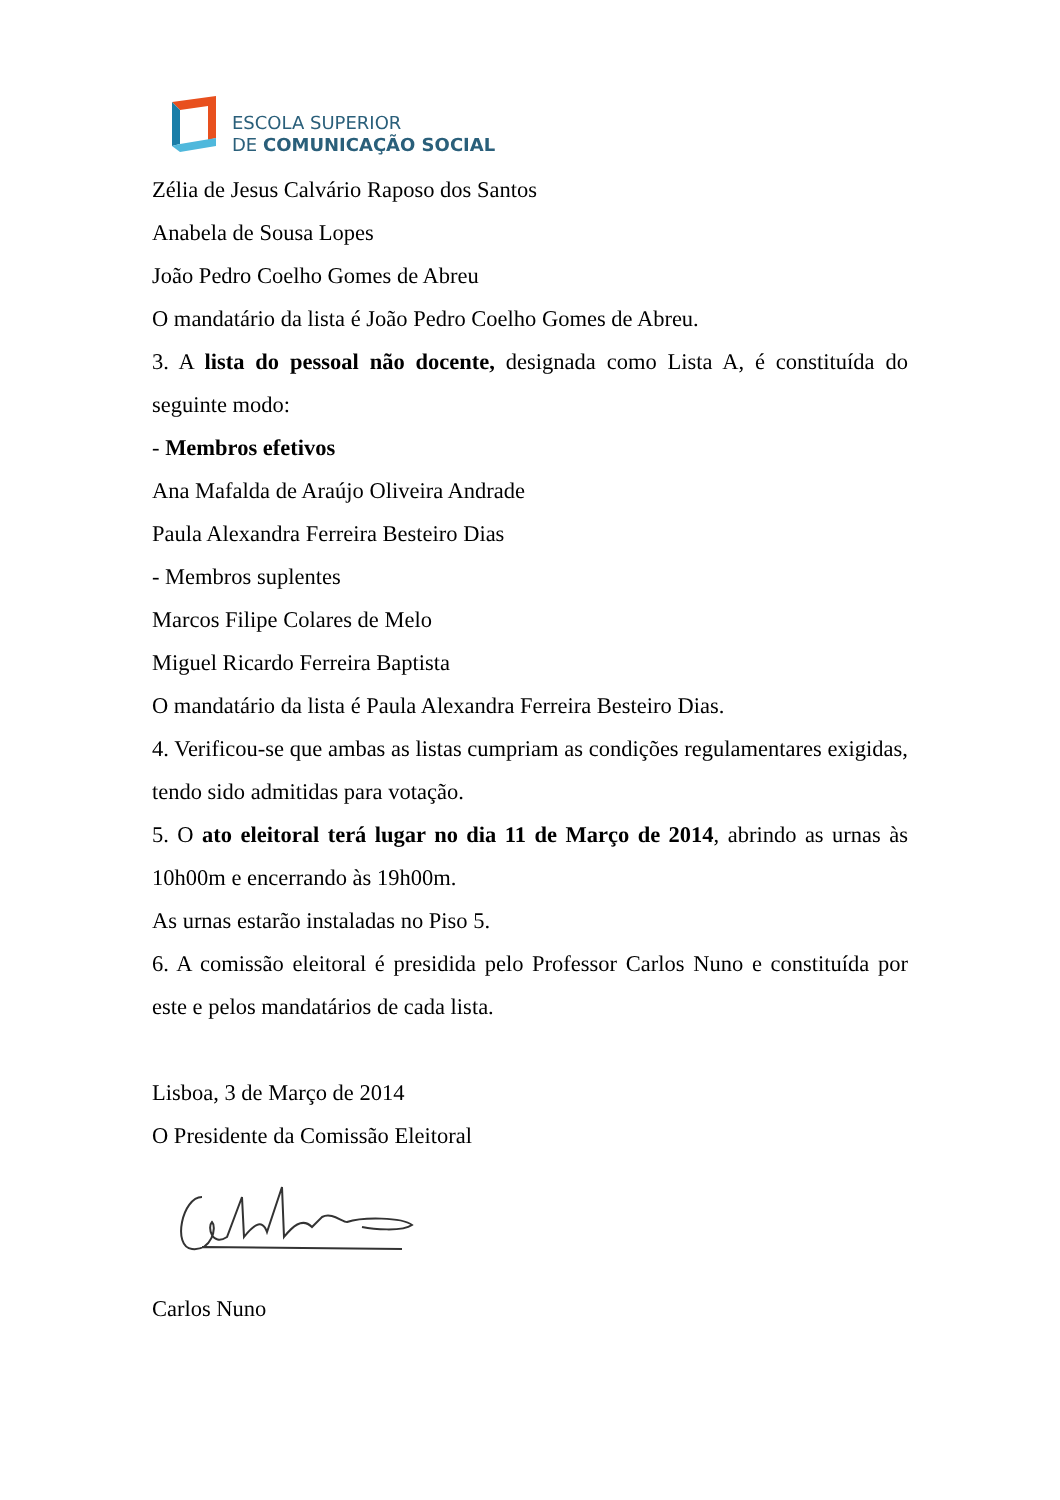ESCOLA SUPERIOR
DE COMUNICAÇÃO SOCIAL
Zélia de Jesus Calvário Raposo dos Santos
Anabela de Sousa Lopes
João Pedro Coelho Gomes de Abreu
O mandatário da lista é João Pedro Coelho Gomes de Abreu.
3. A lista do pessoal não docente, designada como Lista A, é constituída do seguinte modo:
- Membros efetivos
Ana Mafalda de Araújo Oliveira Andrade
Paula Alexandra Ferreira Besteiro Dias
- Membros suplentes
Marcos Filipe Colares de Melo
Miguel Ricardo Ferreira Baptista
O mandatário da lista é Paula Alexandra Ferreira Besteiro Dias.
4. Verificou-se que ambas as listas cumpriam as condições regulamentares exigidas, tendo sido admitidas para votação.
5. O ato eleitoral terá lugar no dia 11 de Março de 2014, abrindo as urnas às 10h00m e encerrando às 19h00m.
As urnas estarão instaladas no Piso 5.
6. A comissão eleitoral é presidida pelo Professor Carlos Nuno e constituída por este e pelos mandatários de cada lista.
Lisboa, 3 de Março de 2014
O Presidente da Comissão Eleitoral
Carlos Nuno